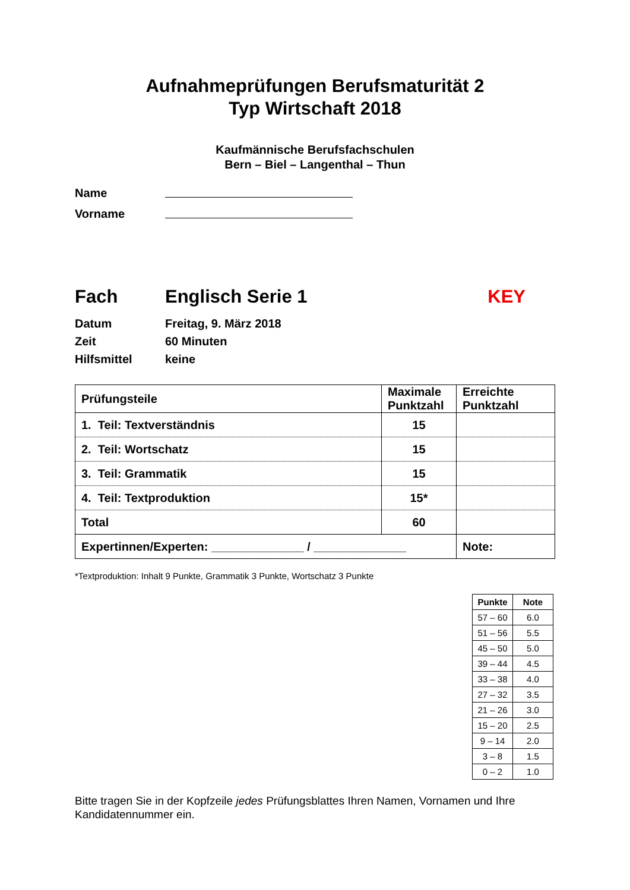Aufnahmeprüfungen Berufsmaturität 2
Typ Wirtschaft 2018
Kaufmännische Berufsfachschulen
Bern – Biel – Langenthal – Thun
Name
Vorname
Fach Englisch Serie 1 KEY
Datum
Zeit
Hilfsmittel Freitag, 9. März 2018
60 Minuten
keine
| Prüfungsteile | Maximale Punktzahl | Erreichte Punktzahl |
| --- | --- | --- |
| 1. Teil: Textverständnis | 15 | |
| 2. Teil: Wortschatz | 15 | |
| 3. Teil: Grammatik | 15 | |
| 4. Teil: Textproduktion | 15* | |
| Total | 60 | |
| Expertinnen/Experten: ______________ / ______________ | | Note: |
*Textproduktion: Inhalt 9 Punkte, Grammatik 3 Punkte, Wortschatz 3 Punkte
| Punkte | Note |
| --- | --- |
| 57 – 60 | 6.0 |
| 51 – 56 | 5.5 |
| 45 – 50 | 5.0 |
| 39 – 44 | 4.5 |
| 33 – 38 | 4.0 |
| 27 – 32 | 3.5 |
| 21 – 26 | 3.0 |
| 15 – 20 | 2.5 |
| 9 – 14 | 2.0 |
| 3 – 8 | 1.5 |
| 0 – 2 | 1.0 |
Bitte tragen Sie in der Kopfzeile jedes Prüfungsblattes Ihren Namen, Vornamen und Ihre Kandidatennummer ein.